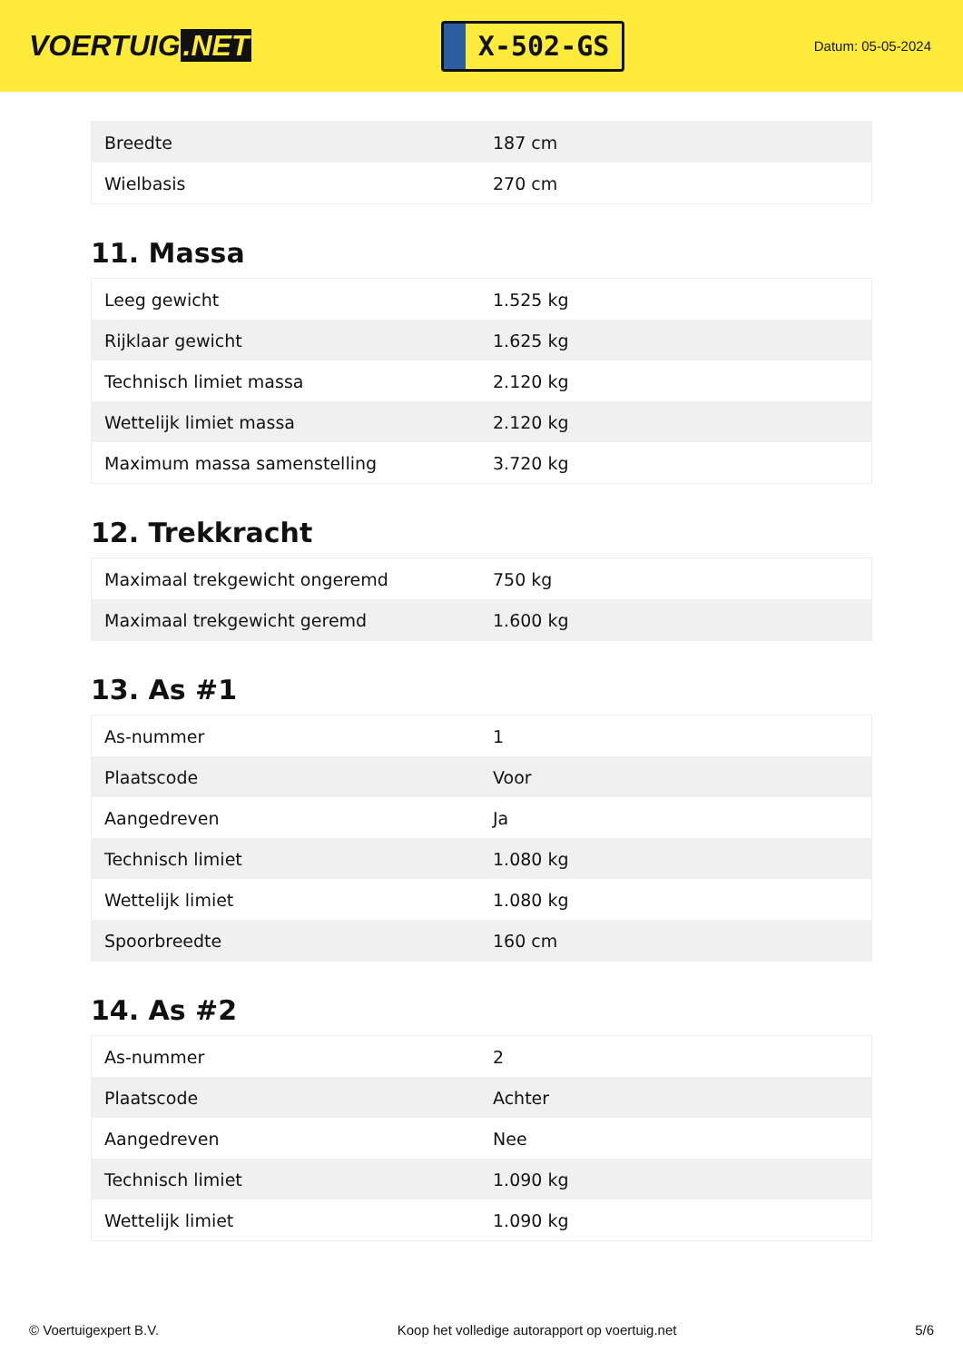VOERTUIG.NET
X-502-GS
Datum: 05-05-2024
| Breedte | 187 cm |
| Wielbasis | 270 cm |
11. Massa
| Leeg gewicht | 1.525 kg |
| Rijklaar gewicht | 1.625 kg |
| Technisch limiet massa | 2.120 kg |
| Wettelijk limiet massa | 2.120 kg |
| Maximum massa samenstelling | 3.720 kg |
12. Trekkracht
| Maximaal trekgewicht ongeremd | 750 kg |
| Maximaal trekgewicht geremd | 1.600 kg |
13. As #1
| As-nummer | 1 |
| Plaatscode | Voor |
| Aangedreven | Ja |
| Technisch limiet | 1.080 kg |
| Wettelijk limiet | 1.080 kg |
| Spoorbreedte | 160 cm |
14. As #2
| As-nummer | 2 |
| Plaatscode | Achter |
| Aangedreven | Nee |
| Technisch limiet | 1.090 kg |
| Wettelijk limiet | 1.090 kg |
© Voertuigexpert B.V. Koop het volledige autorapport op voertuig.net 5/6